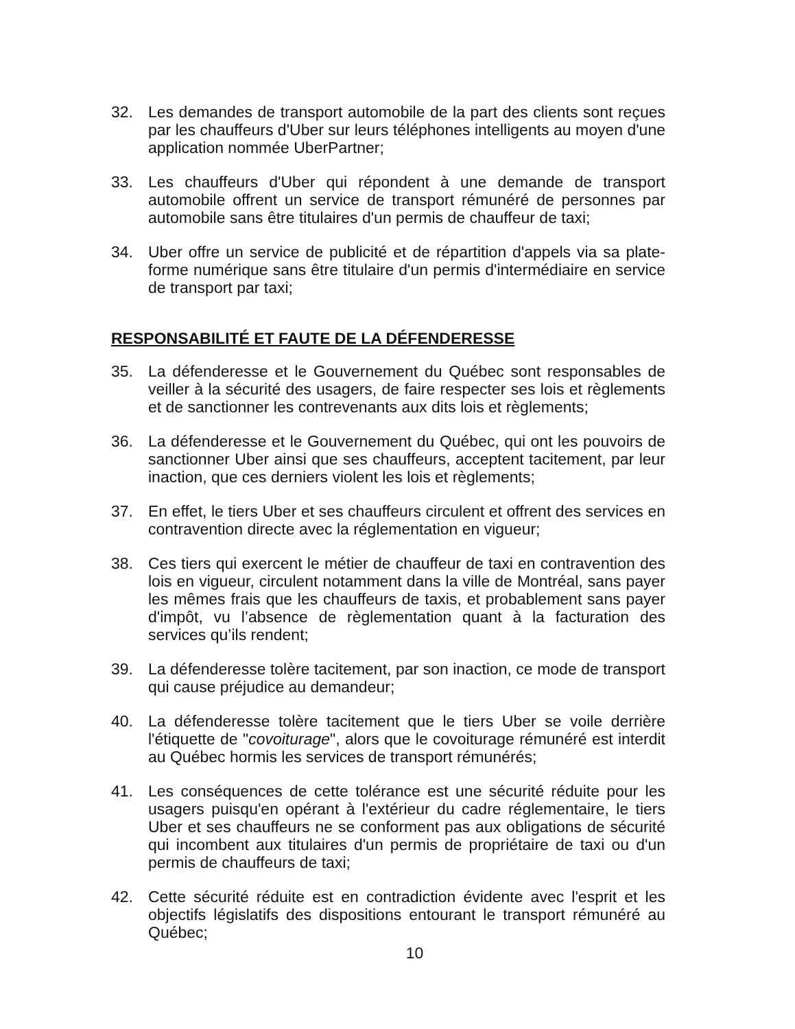32. Les demandes de transport automobile de la part des clients sont reçues par les chauffeurs d'Uber sur leurs téléphones intelligents au moyen d'une application nommée UberPartner;
33. Les chauffeurs d'Uber qui répondent à une demande de transport automobile offrent un service de transport rémunéré de personnes par automobile sans être titulaires d'un permis de chauffeur de taxi;
34. Uber offre un service de publicité et de répartition d'appels via sa plate-forme numérique sans être titulaire d'un permis d'intermédiaire en service de transport par taxi;
RESPONSABILITÉ ET FAUTE DE LA DÉFENDERESSE
35. La défenderesse et le Gouvernement du Québec sont responsables de veiller à la sécurité des usagers, de faire respecter ses lois et règlements et de sanctionner les contrevenants aux dits lois et règlements;
36. La défenderesse et le Gouvernement du Québec, qui ont les pouvoirs de sanctionner Uber ainsi que ses chauffeurs, acceptent tacitement, par leur inaction, que ces derniers violent les lois et règlements;
37. En effet, le tiers Uber et ses chauffeurs circulent et offrent des services en contravention directe avec la réglementation en vigueur;
38. Ces tiers qui exercent le métier de chauffeur de taxi en contravention des lois en vigueur, circulent notamment dans la ville de Montréal, sans payer les mêmes frais que les chauffeurs de taxis, et probablement sans payer d'impôt, vu l’absence de règlementation quant à la facturation des services qu’ils rendent;
39. La défenderesse tolère tacitement, par son inaction, ce mode de transport qui cause préjudice au demandeur;
40. La défenderesse tolère tacitement que le tiers Uber se voile derrière l'étiquette de "covoiturage", alors que le covoiturage rémunéré est interdit au Québec hormis les services de transport rémunérés;
41. Les conséquences de cette tolérance est une sécurité réduite pour les usagers puisqu'en opérant à l'extérieur du cadre réglementaire, le tiers Uber et ses chauffeurs ne se conforment pas aux obligations de sécurité qui incombent aux titulaires d'un permis de propriétaire de taxi ou d'un permis de chauffeurs de taxi;
42. Cette sécurité réduite est en contradiction évidente avec l'esprit et les objectifs législatifs des dispositions entourant le transport rémunéré au Québec;
10